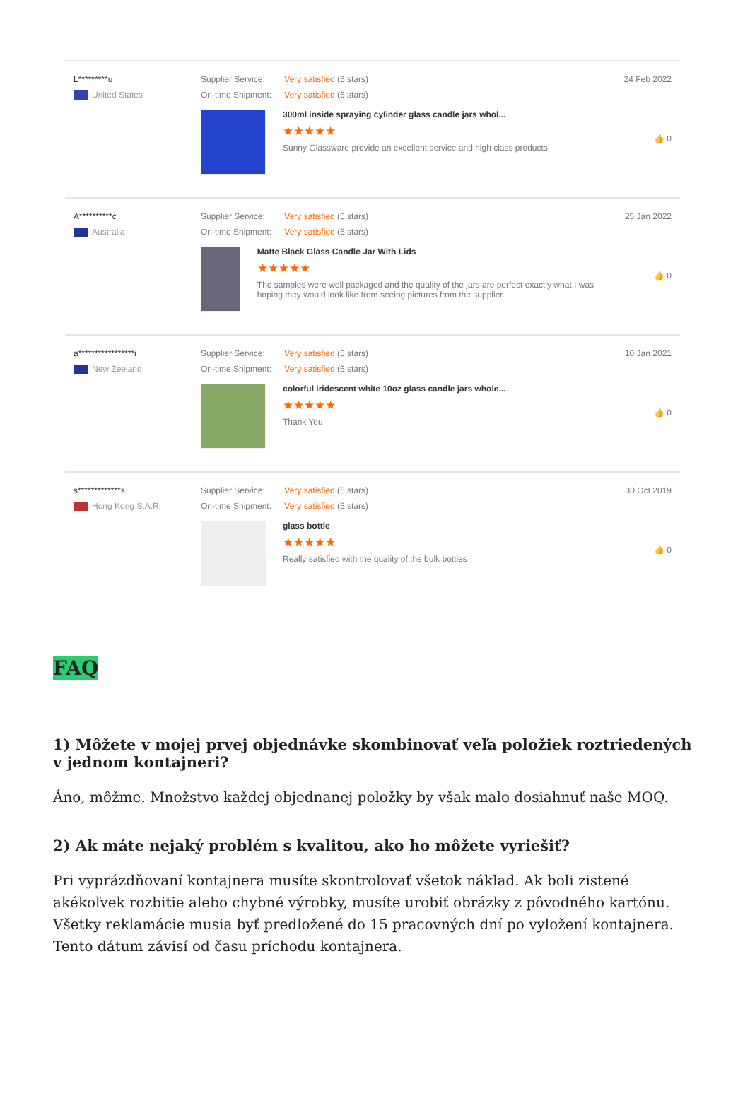L*********u
United States
Supplier Service: Very satisfied (5 stars)
On-time Shipment: Very satisfied (5 stars)
300ml inside spraying cylinder glass candle jars whol...
★★★★★
Sunny Glassware provide an excellent service and high class products.
24 Feb 2022
👍 0
A**********c
Australia
Supplier Service: Very satisfied (5 stars)
On-time Shipment: Very satisfied (5 stars)
Matte Black Glass Candle Jar With Lids
★★★★★
The samples were well packaged and the quality of the jars are perfect exactly what I was hoping they would look like from seeing pictures from the supplier.
25 Jan 2022
👍 0
a*****************i
New Zeeland
Supplier Service: Very satisfied (5 stars)
On-time Shipment: Very satisfied (5 stars)
colorful iridescent white 10oz glass candle jars whole...
★★★★★
Thank You.
10 Jan 2021
👍 0
s*************s
Hong Kong S.A.R.
Supplier Service: Very satisfied (5 stars)
On-time Shipment: Very satisfied (5 stars)
glass bottle
★★★★★
Really satisfied with the quality of the bulk bottles
30 Oct 2019
👍 0
FAQ
1) Môžete v mojej prvej objednávke skombinovať veľa položiek roztriedených v jednom kontajneri?
Áno, môžme. Množstvo každej objednanej položky by však malo dosiahnuť naše MOQ.
2) Ak máte nejaký problém s kvalitou, ako ho môžete vyriešiť?
Pri vyprázdňovaní kontajnera musíte skontrolovať všetok náklad. Ak boli zistené akékoľvek rozbitie alebo chybné výrobky, musíte urobiť obrázky z pôvodného kartónu. Všetky reklamácie musia byť predložené do 15 pracovných dní po vyložení kontajnera. Tento dátum závisí od času príchodu kontajnera.